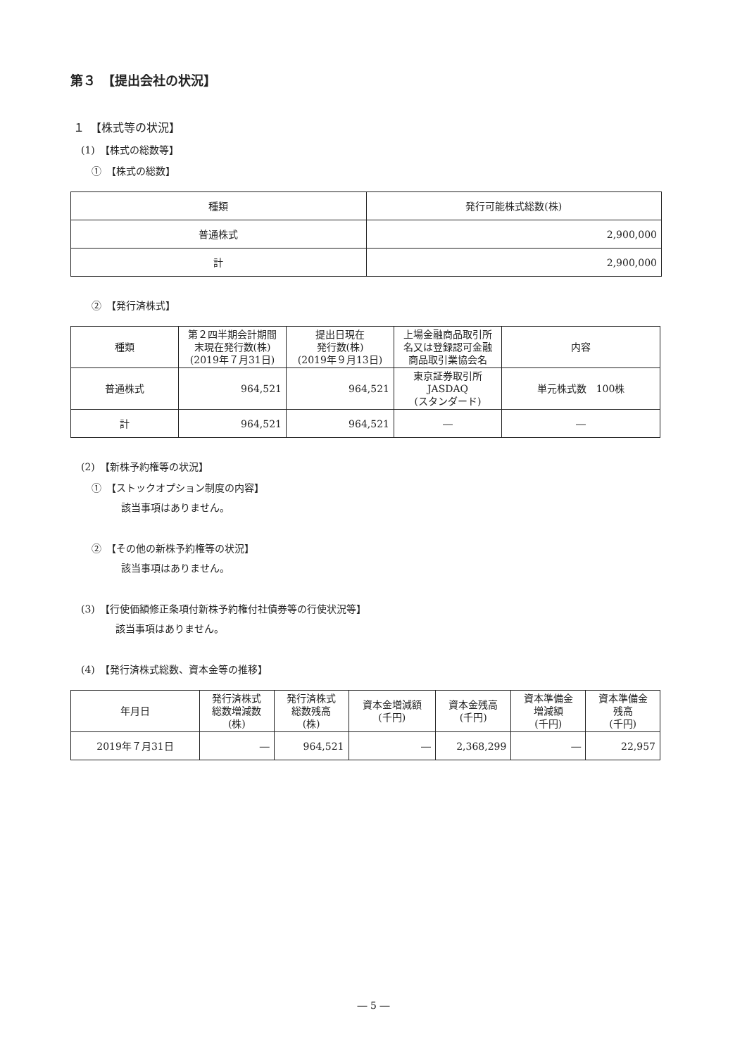第３　【提出会社の状況】
１　【株式等の状況】
(1)　【株式の総数等】
①　【株式の総数】
| 種類 | 発行可能株式総数(株) |
| --- | --- |
| 普通株式 | 2,900,000 |
| 計 | 2,900,000 |
②　【発行済株式】
| 種類 | 第２四半期会計期間 末現在発行数(株) (2019年７月31日) | 提出日現在 発行数(株) (2019年９月13日) | 上場金融商品取引所 名又は登録認可金融 商品取引業協会名 | 内容 |
| --- | --- | --- | --- | --- |
| 普通株式 | 964,521 | 964,521 | 東京証券取引所 JASDAQ (スタンダード) | 単元株式数 100株 |
| 計 | 964,521 | 964,521 | ― | ― |
(2)　【新株予約権等の状況】
①　【ストックオプション制度の内容】
該当事項はありません。
②　【その他の新株予約権等の状況】
該当事項はありません。
(3)　【行使価額修正条項付新株予約権付社債券等の行使状況等】
該当事項はありません。
(4)　【発行済株式総数、資本金等の推移】
| 年月日 | 発行済株式 総数増減数 (株) | 発行済株式 総数残高 (株) | 資本金増減額 (千円) | 資本金残高 (千円) | 資本準備金 増減額 (千円) | 資本準備金 残高 (千円) |
| --- | --- | --- | --- | --- | --- | --- |
| 2019年７月31日 | ― | 964,521 | ― | 2,368,299 | ― | 22,957 |
― 5 ―